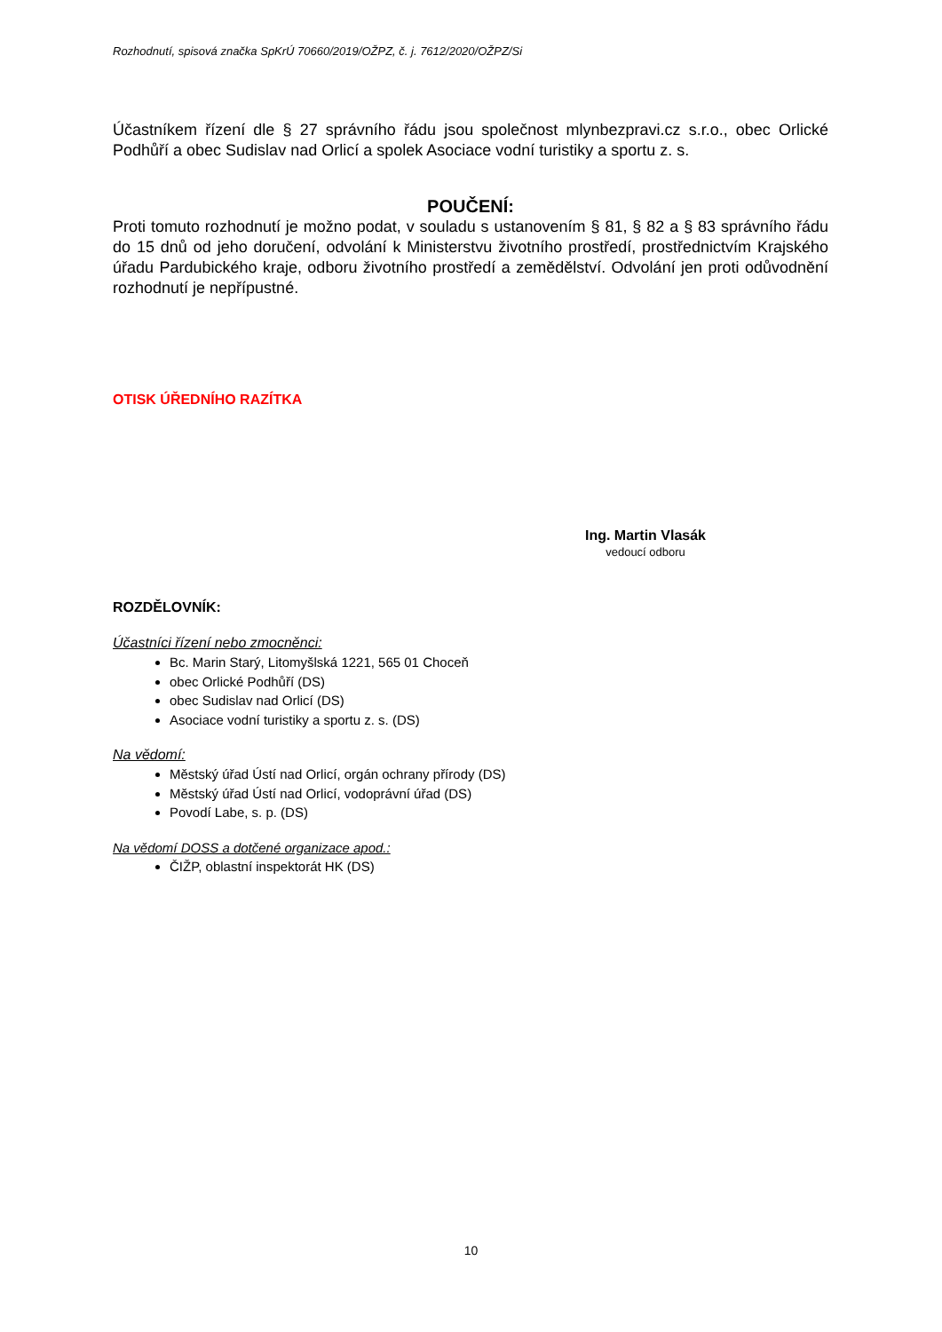Rozhodnutí, spisová značka SpKrÚ 70660/2019/OŽPZ, č. j. 7612/2020/OŽPZ/Si
Účastníkem řízení dle § 27 správního řádu jsou společnost mlynbezpravi.cz s.r.o., obec Orlické Podhůří a obec Sudislav nad Orlicí a spolek Asociace vodní turistiky a sportu z. s.
POUČENÍ:
Proti tomuto rozhodnutí je možno podat, v souladu s ustanovením § 81, § 82 a § 83 správního řádu do 15 dnů od jeho doručení, odvolání k Ministerstvu životního prostředí, prostřednictvím Krajského úřadu Pardubického kraje, odboru životního prostředí a zemědělství. Odvolání jen proti odůvodnění rozhodnutí je nepřípustné.
OTISK ÚŘEDNÍHO RAZÍTKA
Ing. Martin Vlasák
vedoucí odboru
ROZDĚLOVNÍK:
Účastníci řízení nebo zmocněnci:
Bc. Marin Starý, Litomyšlská 1221, 565 01 Choceň
obec Orlické Podhůří (DS)
obec Sudislav nad Orlicí (DS)
Asociace vodní turistiky a sportu z. s. (DS)
Na vědomí:
Městský úřad Ústí nad Orlicí, orgán ochrany přírody (DS)
Městský úřad Ústí nad Orlicí, vodoprávní úřad (DS)
Povodí Labe, s. p. (DS)
Na vědomí DOSS a dotčené organizace apod.:
ČIŽP, oblastní inspektorát HK (DS)
10